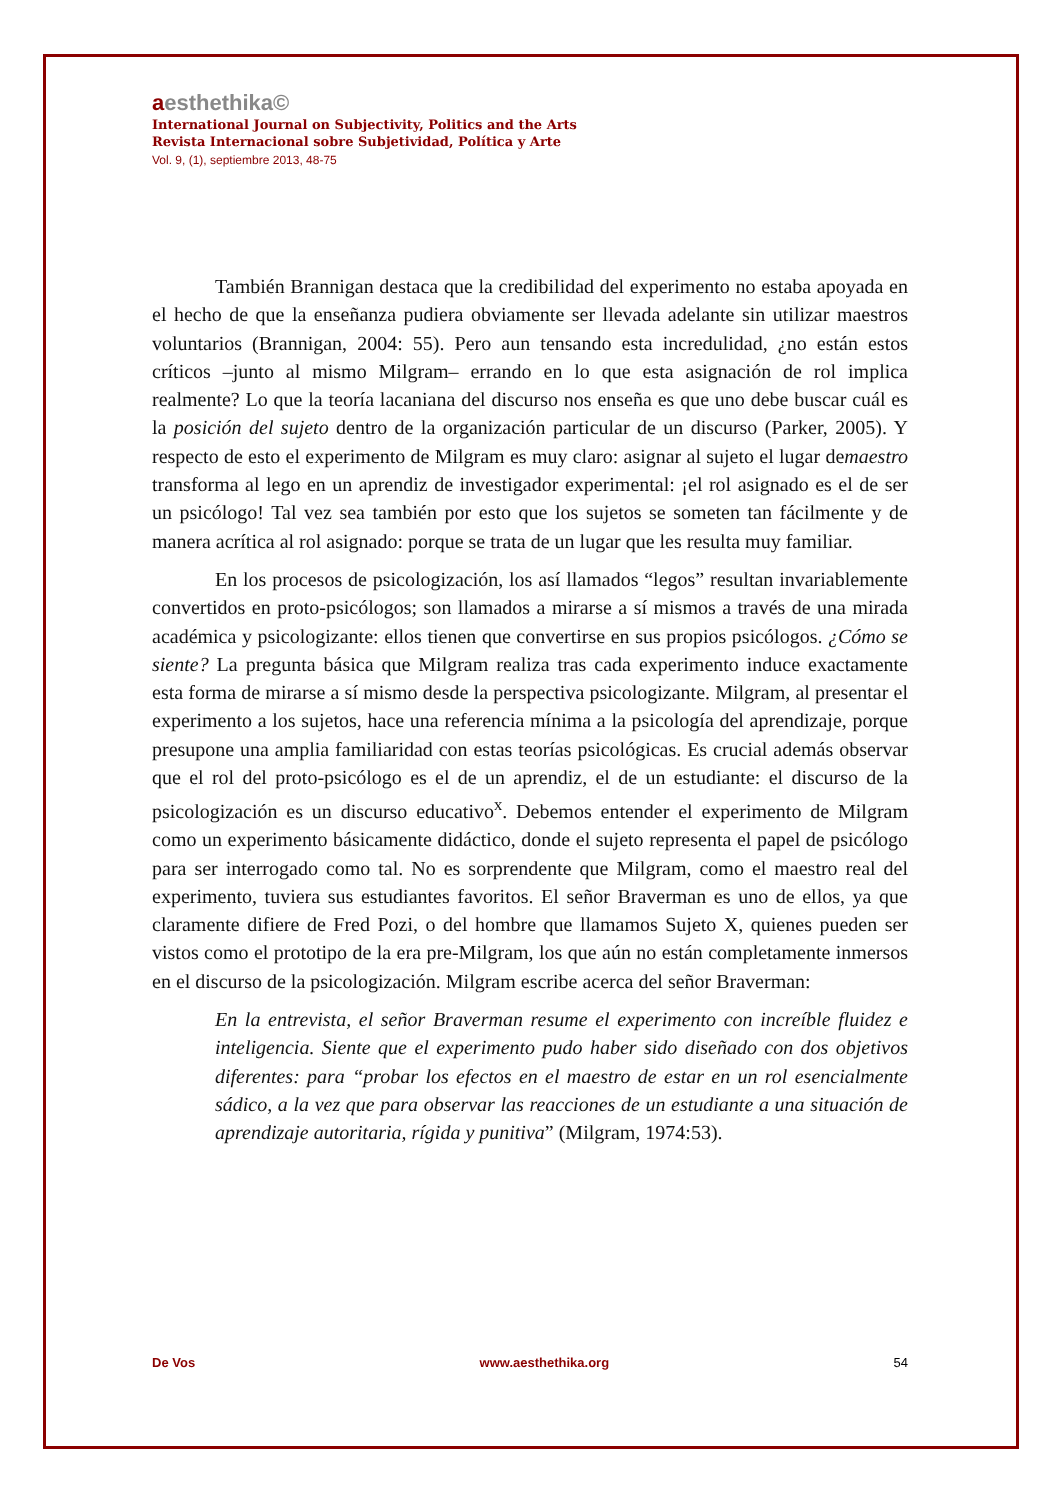aesthethika©
International Journal on Subjectivity, Politics and the Arts
Revista Internacional sobre Subjetividad, Política y Arte
Vol. 9, (1), septiembre 2013, 48-75
También Brannigan destaca que la credibilidad del experimento no estaba apoyada en el hecho de que la enseñanza pudiera obviamente ser llevada adelante sin utilizar maestros voluntarios (Brannigan, 2004: 55). Pero aun tensando esta incredulidad, ¿no están estos críticos –junto al mismo Milgram– errando en lo que esta asignación de rol implica realmente? Lo que la teoría lacaniana del discurso nos enseña es que uno debe buscar cuál es la posición del sujeto dentro de la organización particular de un discurso (Parker, 2005). Y respecto de esto el experimento de Milgram es muy claro: asignar al sujeto el lugar demaestro transforma al lego en un aprendiz de investigador experimental: ¡el rol asignado es el de ser un psicólogo! Tal vez sea también por esto que los sujetos se someten tan fácilmente y de manera acrítica al rol asignado: porque se trata de un lugar que les resulta muy familiar.
En los procesos de psicologización, los así llamados “legos” resultan invariablemente convertidos en proto-psicólogos; son llamados a mirarse a sí mismos a través de una mirada académica y psicologizante: ellos tienen que convertirse en sus propios psicólogos. ¿Cómo se siente? La pregunta básica que Milgram realiza tras cada experimento induce exactamente esta forma de mirarse a sí mismo desde la perspectiva psicologizante. Milgram, al presentar el experimento a los sujetos, hace una referencia mínima a la psicología del aprendizaje, porque presupone una amplia familiaridad con estas teorías psicológicas. Es crucial además observar que el rol del proto-psicólogo es el de un aprendiz, el de un estudiante: el discurso de la psicologización es un discurso educativo<sup>x</sup>. Debemos entender el experimento de Milgram como un experimento básicamente didáctico, donde el sujeto representa el papel de psicólogo para ser interrogado como tal. No es sorprendente que Milgram, como el maestro real del experimento, tuviera sus estudiantes favoritos. El señor Braverman es uno de ellos, ya que claramente difiere de Fred Pozi, o del hombre que llamamos Sujeto X, quienes pueden ser vistos como el prototipo de la era pre-Milgram, los que aún no están completamente inmersos en el discurso de la psicologización. Milgram escribe acerca del señor Braverman:
En la entrevista, el señor Braverman resume el experimento con increíble fluidez e inteligencia. Siente que el experimento pudo haber sido diseñado con dos objetivos diferentes: para “probar los efectos en el maestro de estar en un rol esencialmente sádico, a la vez que para observar las reacciones de un estudiante a una situación de aprendizaje autoritaria, rígida y punitiva” (Milgram, 1974:53).
De Vos www.aesthethika.org 54